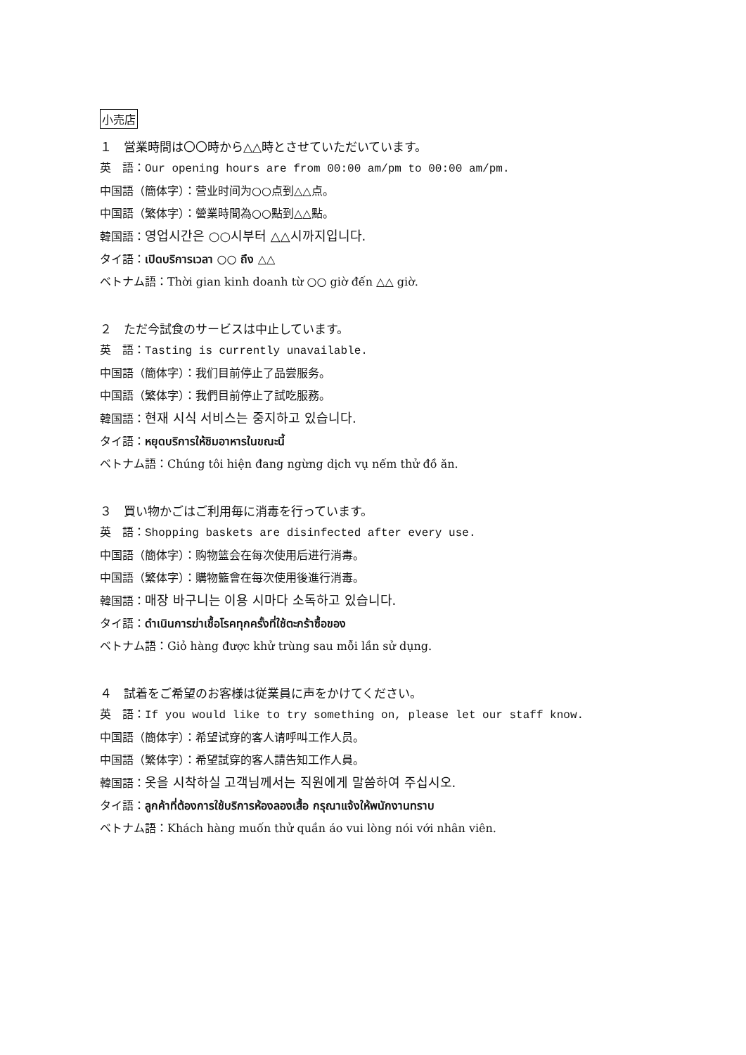小売店
１　営業時間は〇〇時から△△時とさせていただいています。
英　語：Our opening hours are from 00:00 am/pm to 00:00 am/pm.
中国語（簡体字）：营业时间为○○点到△△点。
中国語（繁体字）：營業時間為○○點到△△點。
韓国語：영업시간은 ○○시부터 △△시까지입니다.
タイ語：เปิดบริการเวลา ○○ ถึง △△
ベトナム語：Thời gian kinh doanh từ ○○ giờ đến △△ giờ.
２　ただ今試食のサービスは中止しています。
英　語：Tasting is currently unavailable.
中国語（簡体字）：我们目前停止了品尝服务。
中国語（繁体字）：我們目前停止了試吃服務。
韓国語：현재 시식 서비스는 중지하고 있습니다.
タイ語：หยุดบริการให้ชิมอาหารในขณะนี้
ベトナム語：Chúng tôi hiện đang ngừng dịch vụ nếm thử đồ ăn.
３　買い物かごはご利用毎に消毒を行っています。
英　語：Shopping baskets are disinfected after every use.
中国語（簡体字）：购物篮会在每次使用后进行消毒。
中国語（繁体字）：購物籃會在每次使用後進行消毒。
韓国語：매장 바구니는 이용 시마다 소독하고 있습니다.
タイ語：ดำเนินการฆ่าเชื้อโรคทุกครั้งที่ใช้ตะกร้าซื้อของ
ベトナム語：Giỏ hàng được khử trùng sau mỗi lần sử dụng.
４　試着をご希望のお客様は従業員に声をかけてください。
英　語：If you would like to try something on, please let our staff know.
中国語（簡体字）：希望试穿的客人请呼叫工作人员。
中国語（繁体字）：希望試穿的客人請告知工作人員。
韓国語：옷을 시착하실 고객님께서는 직원에게 말씀하여 주십시오.
タイ語：ลูกค้าที่ต้องการใช้บริการห้องลองเสื้อ กรุณาแจ้งให้พนักงานทราบ
ベトナム語：Khách hàng muốn thử quần áo vui lòng nói với nhân viên.